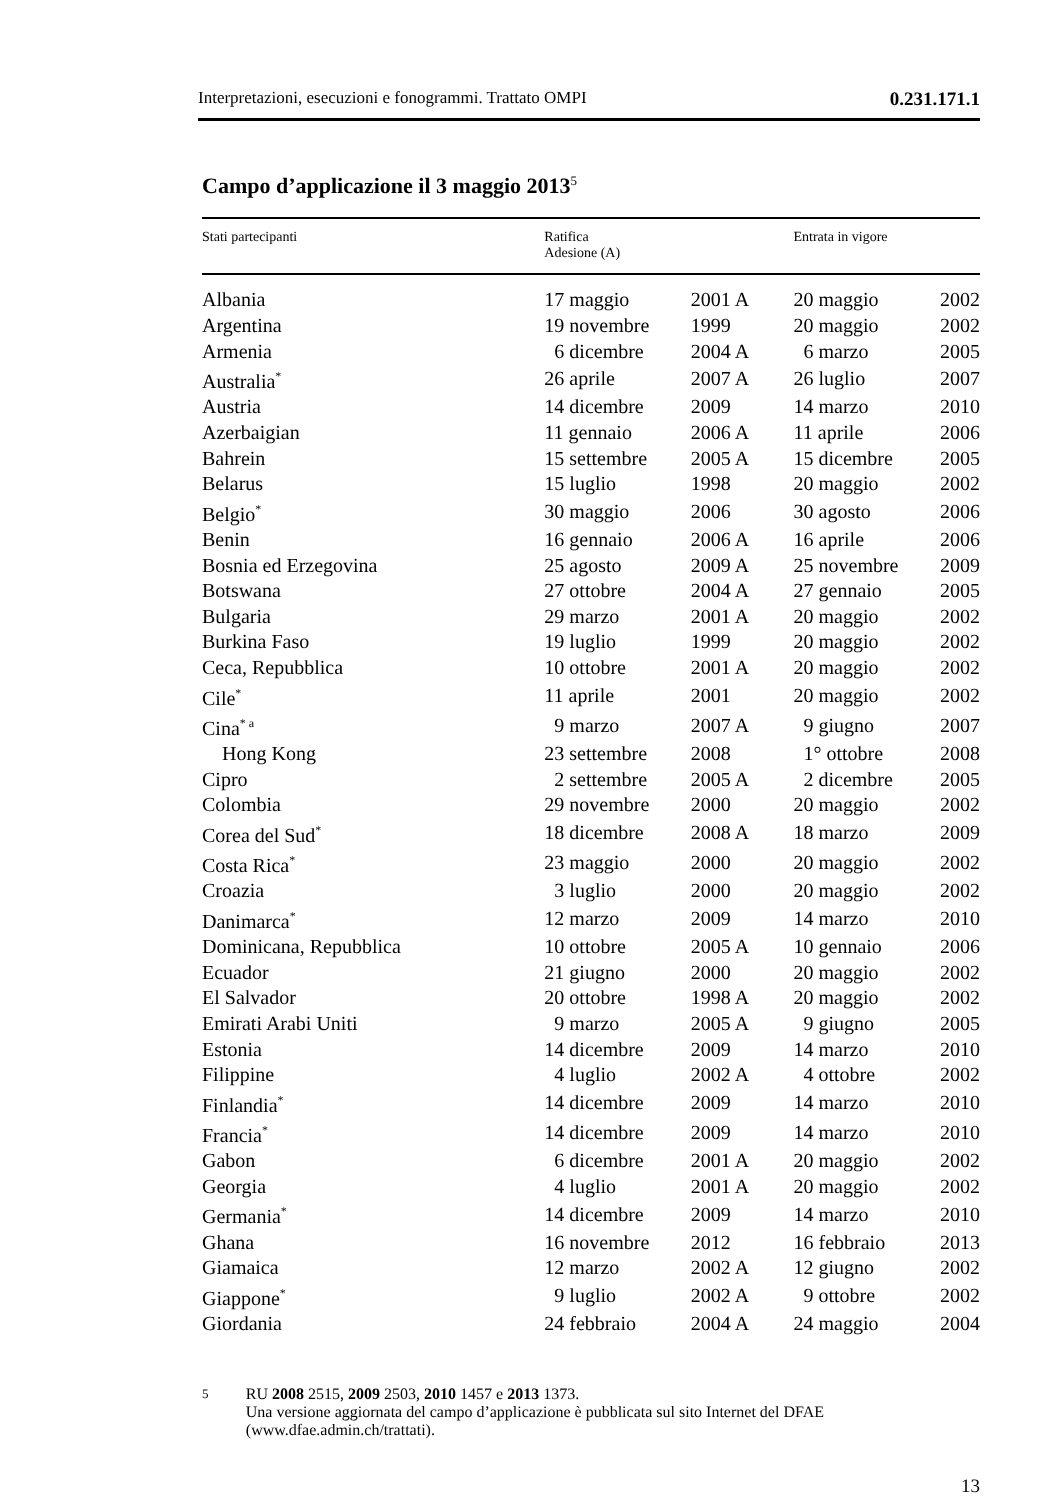Interpretazioni, esecuzioni e fonogrammi. Trattato OMPI 0.231.171.1
Campo d’applicazione il 3 maggio 2013<sup>5</sup>
| Stati partecipanti | Ratifica Adesione (A) | | Entrata in vigore | |
| --- | --- | --- | --- | --- |
| Albania | 17 maggio | 2001 A | 20 maggio | 2002 |
| Argentina | 19 novembre | 1999 | 20 maggio | 2002 |
| Armenia | 6 dicembre | 2004 A | 6 marzo | 2005 |
| Australia<sup>*</sup> | 26 aprile | 2007 A | 26 luglio | 2007 |
| Austria | 14 dicembre | 2009 | 14 marzo | 2010 |
| Azerbaigian | 11 gennaio | 2006 A | 11 aprile | 2006 |
| Bahrein | 15 settembre | 2005 A | 15 dicembre | 2005 |
| Belarus | 15 luglio | 1998 | 20 maggio | 2002 |
| Belgio<sup>*</sup> | 30 maggio | 2006 | 30 agosto | 2006 |
| Benin | 16 gennaio | 2006 A | 16 aprile | 2006 |
| Bosnia ed Erzegovina | 25 agosto | 2009 A | 25 novembre | 2009 |
| Botswana | 27 ottobre | 2004 A | 27 gennaio | 2005 |
| Bulgaria | 29 marzo | 2001 A | 20 maggio | 2002 |
| Burkina Faso | 19 luglio | 1999 | 20 maggio | 2002 |
| Ceca, Repubblica | 10 ottobre | 2001 A | 20 maggio | 2002 |
| Cile<sup>*</sup> | 11 aprile | 2001 | 20 maggio | 2002 |
| Cina<sup>* a</sup> | 9 marzo | 2007 A | 9 giugno | 2007 |
| Hong Kong | 23 settembre | 2008 | 1° ottobre | 2008 |
| Cipro | 2 settembre | 2005 A | 2 dicembre | 2005 |
| Colombia | 29 novembre | 2000 | 20 maggio | 2002 |
| Corea del Sud<sup>*</sup> | 18 dicembre | 2008 A | 18 marzo | 2009 |
| Costa Rica<sup>*</sup> | 23 maggio | 2000 | 20 maggio | 2002 |
| Croazia | 3 luglio | 2000 | 20 maggio | 2002 |
| Danimarca<sup>*</sup> | 12 marzo | 2009 | 14 marzo | 2010 |
| Dominicana, Repubblica | 10 ottobre | 2005 A | 10 gennaio | 2006 |
| Ecuador | 21 giugno | 2000 | 20 maggio | 2002 |
| El Salvador | 20 ottobre | 1998 A | 20 maggio | 2002 |
| Emirati Arabi Uniti | 9 marzo | 2005 A | 9 giugno | 2005 |
| Estonia | 14 dicembre | 2009 | 14 marzo | 2010 |
| Filippine | 4 luglio | 2002 A | 4 ottobre | 2002 |
| Finlandia<sup>*</sup> | 14 dicembre | 2009 | 14 marzo | 2010 |
| Francia<sup>*</sup> | 14 dicembre | 2009 | 14 marzo | 2010 |
| Gabon | 6 dicembre | 2001 A | 20 maggio | 2002 |
| Georgia | 4 luglio | 2001 A | 20 maggio | 2002 |
| Germania<sup>*</sup> | 14 dicembre | 2009 | 14 marzo | 2010 |
| Ghana | 16 novembre | 2012 | 16 febbraio | 2013 |
| Giamaica | 12 marzo | 2002 A | 12 giugno | 2002 |
| Giappone<sup>*</sup> | 9 luglio | 2002 A | 9 ottobre | 2002 |
| Giordania | 24 febbraio | 2004 A | 24 maggio | 2004 |
5 RU 2008 2515, 2009 2503, 2010 1457 e 2013 1373.
Una versione aggiornata del campo d’applicazione è pubblicata sul sito Internet del DFAE (www.dfae.admin.ch/trattati).
13